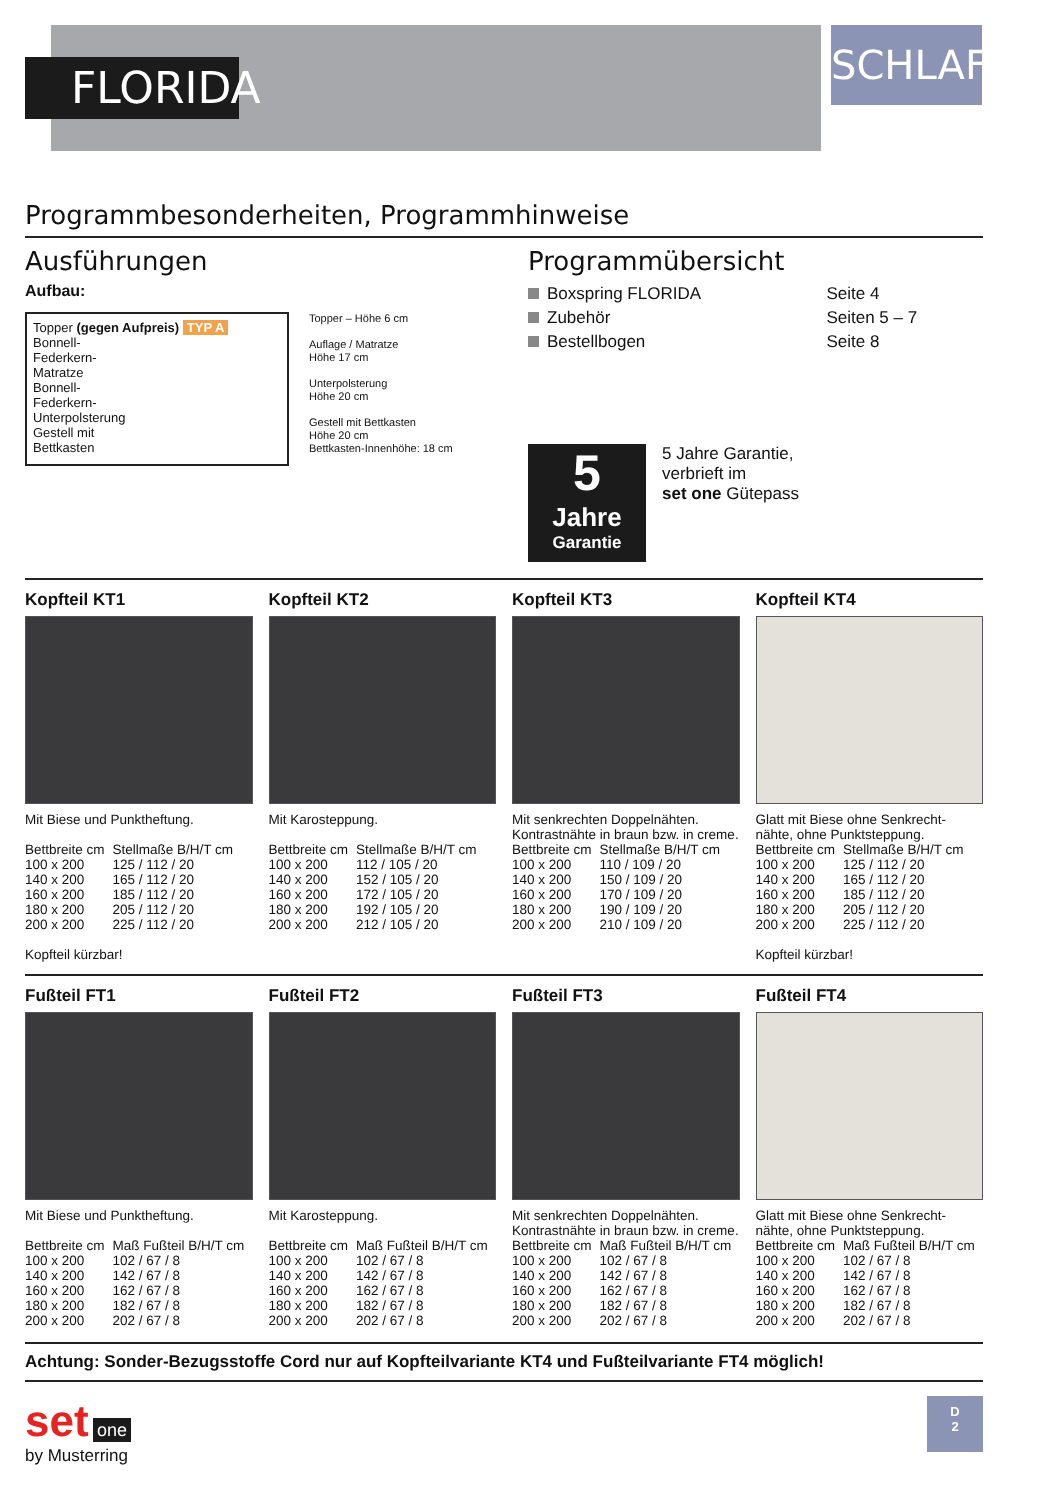FLORIDA
SCHLAFEN
Programmbesonderheiten, Programmhinweise
Ausführungen
Aufbau:
Topper (gegen Aufpreis) TYP A
Bonnell-
Federkern-
Matratze
Bonnell-
Federkern-
Unterpolsterung
Gestell mit
Bettkasten
Topper – Höhe 6 cm
Auflage / Matratze
Höhe 17 cm
Unterpolsterung
Höhe 20 cm
Gestell mit Bettkasten
Höhe 20 cm
Bettkasten-Innenhöhe: 18 cm
Programmübersicht
| Boxspring FLORIDA | Seite 4 |
| Zubehör | Seiten 5 – 7 |
| Bestellbogen | Seite 8 |
5
Jahre
Garantie
5 Jahre Garantie,
verbrieft im
set one Gütepass
Kopfteil KT1
Mit Biese und Punktheftung.
| Bettbreite cm | Stellmaße B/H/T cm |
| --- | --- |
| 100 x 200 | 125 / 112 / 20 |
| 140 x 200 | 165 / 112 / 20 |
| 160 x 200 | 185 / 112 / 20 |
| 180 x 200 | 205 / 112 / 20 |
| 200 x 200 | 225 / 112 / 20 |
Kopfteil kürzbar!
Kopfteil KT2
Mit Karosteppung.
| Bettbreite cm | Stellmaße B/H/T cm |
| --- | --- |
| 100 x 200 | 112 / 105 / 20 |
| 140 x 200 | 152 / 105 / 20 |
| 160 x 200 | 172 / 105 / 20 |
| 180 x 200 | 192 / 105 / 20 |
| 200 x 200 | 212 / 105 / 20 |
Kopfteil KT3
Mit senkrechten Doppelnähten. Kontrastnähte in braun bzw. in creme.
| Bettbreite cm | Stellmaße B/H/T cm |
| --- | --- |
| 100 x 200 | 110 / 109 / 20 |
| 140 x 200 | 150 / 109 / 20 |
| 160 x 200 | 170 / 109 / 20 |
| 180 x 200 | 190 / 109 / 20 |
| 200 x 200 | 210 / 109 / 20 |
Kopfteil KT4
Glatt mit Biese ohne Senkrecht-nähte, ohne Punktsteppung.
| Bettbreite cm | Stellmaße B/H/T cm |
| --- | --- |
| 100 x 200 | 125 / 112 / 20 |
| 140 x 200 | 165 / 112 / 20 |
| 160 x 200 | 185 / 112 / 20 |
| 180 x 200 | 205 / 112 / 20 |
| 200 x 200 | 225 / 112 / 20 |
Kopfteil kürzbar!
Fußteil FT1
Mit Biese und Punktheftung.
| Bettbreite cm | Maß Fußteil B/H/T cm |
| --- | --- |
| 100 x 200 | 102 / 67 / 8 |
| 140 x 200 | 142 / 67 / 8 |
| 160 x 200 | 162 / 67 / 8 |
| 180 x 200 | 182 / 67 / 8 |
| 200 x 200 | 202 / 67 / 8 |
Fußteil FT2
Mit Karosteppung.
| Bettbreite cm | Maß Fußteil B/H/T cm |
| --- | --- |
| 100 x 200 | 102 / 67 / 8 |
| 140 x 200 | 142 / 67 / 8 |
| 160 x 200 | 162 / 67 / 8 |
| 180 x 200 | 182 / 67 / 8 |
| 200 x 200 | 202 / 67 / 8 |
Fußteil FT3
Mit senkrechten Doppelnähten. Kontrastnähte in braun bzw. in creme.
| Bettbreite cm | Maß Fußteil B/H/T cm |
| --- | --- |
| 100 x 200 | 102 / 67 / 8 |
| 140 x 200 | 142 / 67 / 8 |
| 160 x 200 | 162 / 67 / 8 |
| 180 x 200 | 182 / 67 / 8 |
| 200 x 200 | 202 / 67 / 8 |
Fußteil FT4
Glatt mit Biese ohne Senkrecht-nähte, ohne Punktsteppung.
| Bettbreite cm | Maß Fußteil B/H/T cm |
| --- | --- |
| 100 x 200 | 102 / 67 / 8 |
| 140 x 200 | 142 / 67 / 8 |
| 160 x 200 | 162 / 67 / 8 |
| 180 x 200 | 182 / 67 / 8 |
| 200 x 200 | 202 / 67 / 8 |
Achtung: Sonder-Bezugsstoffe Cord nur auf Kopfteilvariante KT4 und Fußteilvariante FT4 möglich!
set one
by Musterring
D
2